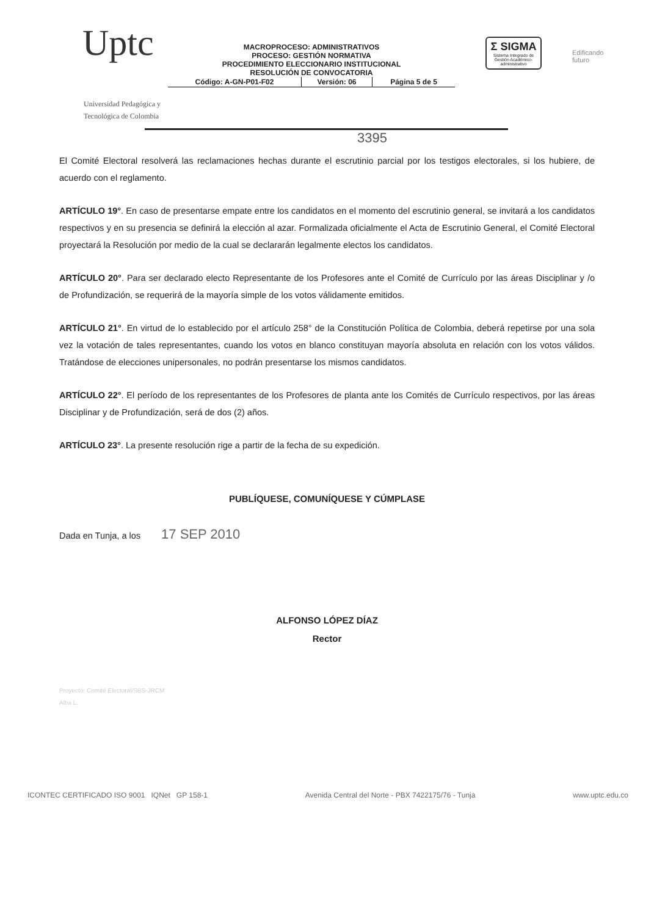Uptc
Universidad Pedagógica y
Tecnológica de Colombia
MACROPROCESO: ADMINISTRATIVOS
PROCESO: GESTIÓN NORMATIVA
PROCEDIMIENTO ELECCIONARIO INSTITUCIONAL
RESOLUCIÓN DE CONVOCATORIA
| Código: A-GN-P01-F02 | Versión: 06 | Página 5 de 5 |
Σ SIGMA
Sistema Integrado de Gestión Académico-administrativo
Edificando
futuro
3395
El Comité Electoral resolverá las reclamaciones hechas durante el escrutinio parcial por los testigos electorales, si los hubiere, de acuerdo con el reglamento.
ARTÍCULO 19°. En caso de presentarse empate entre los candidatos en el momento del escrutinio general, se invitará a los candidatos respectivos y en su presencia se definirá la elección al azar. Formalizada oficialmente el Acta de Escrutinio General, el Comité Electoral proyectará la Resolución por medio de la cual se declararán legalmente electos los candidatos.
ARTÍCULO 20°. Para ser declarado electo Representante de los Profesores ante el Comité de Currículo por las áreas Disciplinar y /o de Profundización, se requerirá de la mayoría simple de los votos válidamente emitidos.
ARTÍCULO 21°. En virtud de lo establecido por el artículo 258° de la Constitución Política de Colombia, deberá repetirse por una sola vez la votación de tales representantes, cuando los votos en blanco constituyan mayoría absoluta en relación con los votos válidos. Tratándose de elecciones unipersonales, no podrán presentarse los mismos candidatos.
ARTÍCULO 22°. El período de los representantes de los Profesores de planta ante los Comités de Currículo respectivos, por las áreas Disciplinar y de Profundización, será de dos (2) años.
ARTÍCULO 23°. La presente resolución rige a partir de la fecha de su expedición.
PUBLÍQUESE, COMUNÍQUESE Y CÚMPLASE
Dada en Tunja, a los 17 SEP 2010
ALFONSO LÓPEZ DÍAZ
Rector
Proyectó: Comité Electoral/SBS-JRCM
Alba L.
ICONTEC CERTIFICADO ISO 9001 IQNet GP 158-1
Avenida Central del Norte - PBX 7422175/76 - Tunja
www.uptc.edu.co